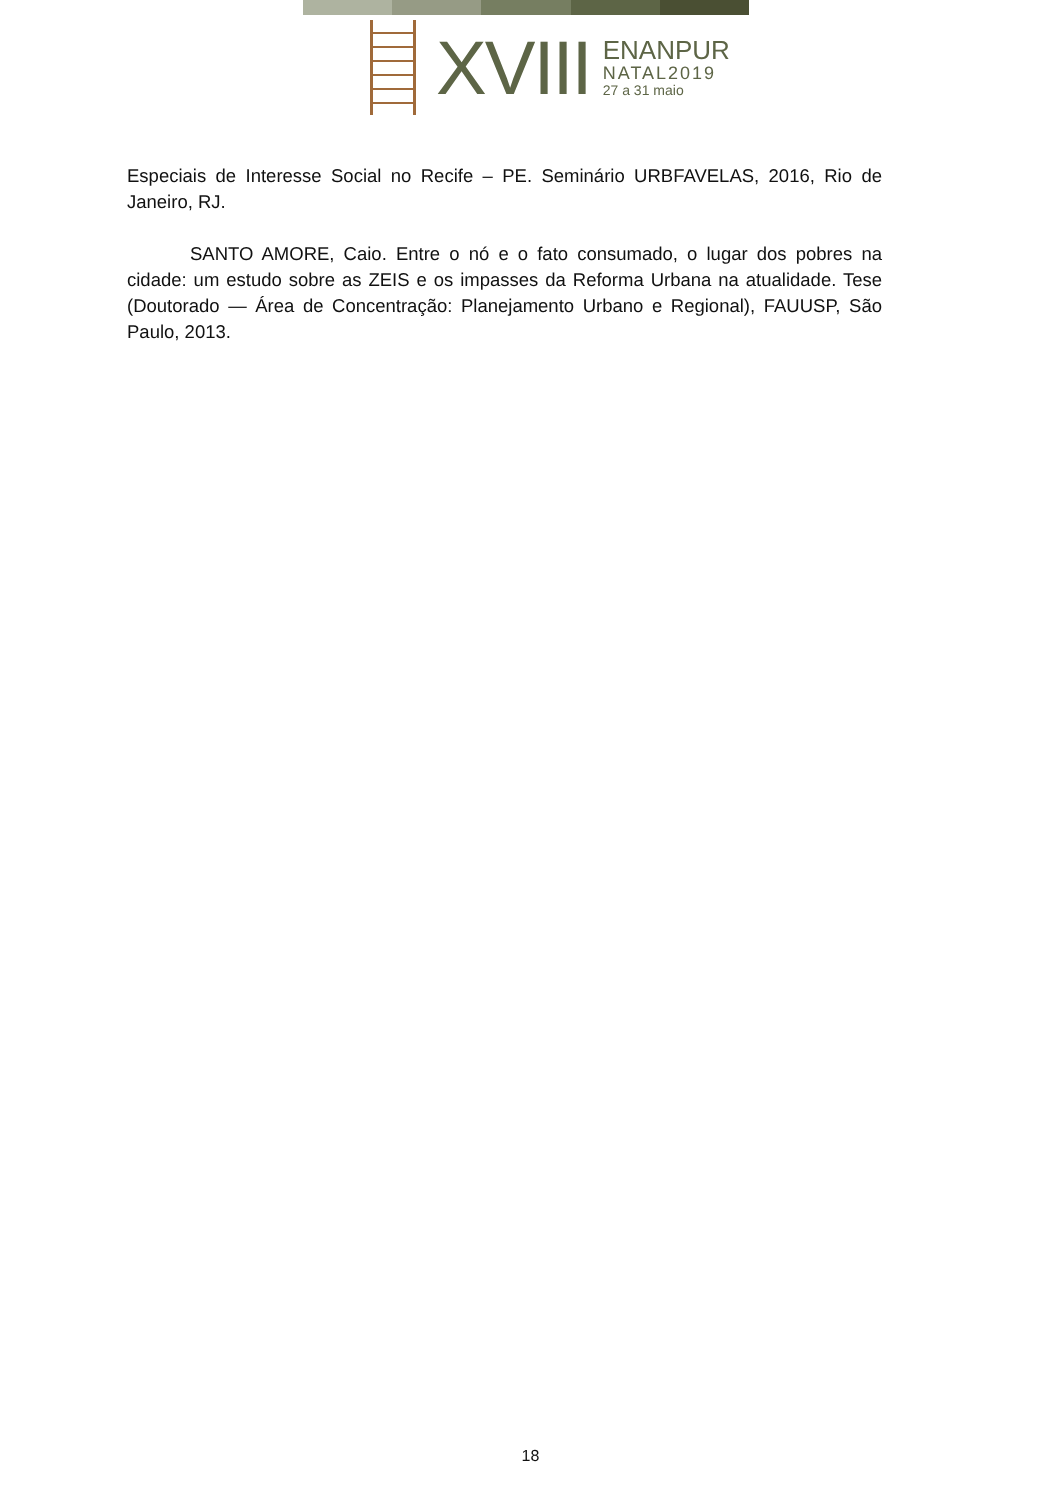XVIII
ENANPUR
NATAL2019
27 a 31 maio
Especiais de Interesse Social no Recife – PE. Seminário URBFAVELAS, 2016, Rio de Janeiro, RJ.
SANTO AMORE, Caio. Entre o nó e o fato consumado, o lugar dos pobres na cidade: um estudo sobre as ZEIS e os impasses da Reforma Urbana na atualidade. Tese (Doutorado — Área de Concentração: Planejamento Urbano e Regional), FAUUSP, São Paulo, 2013.
18